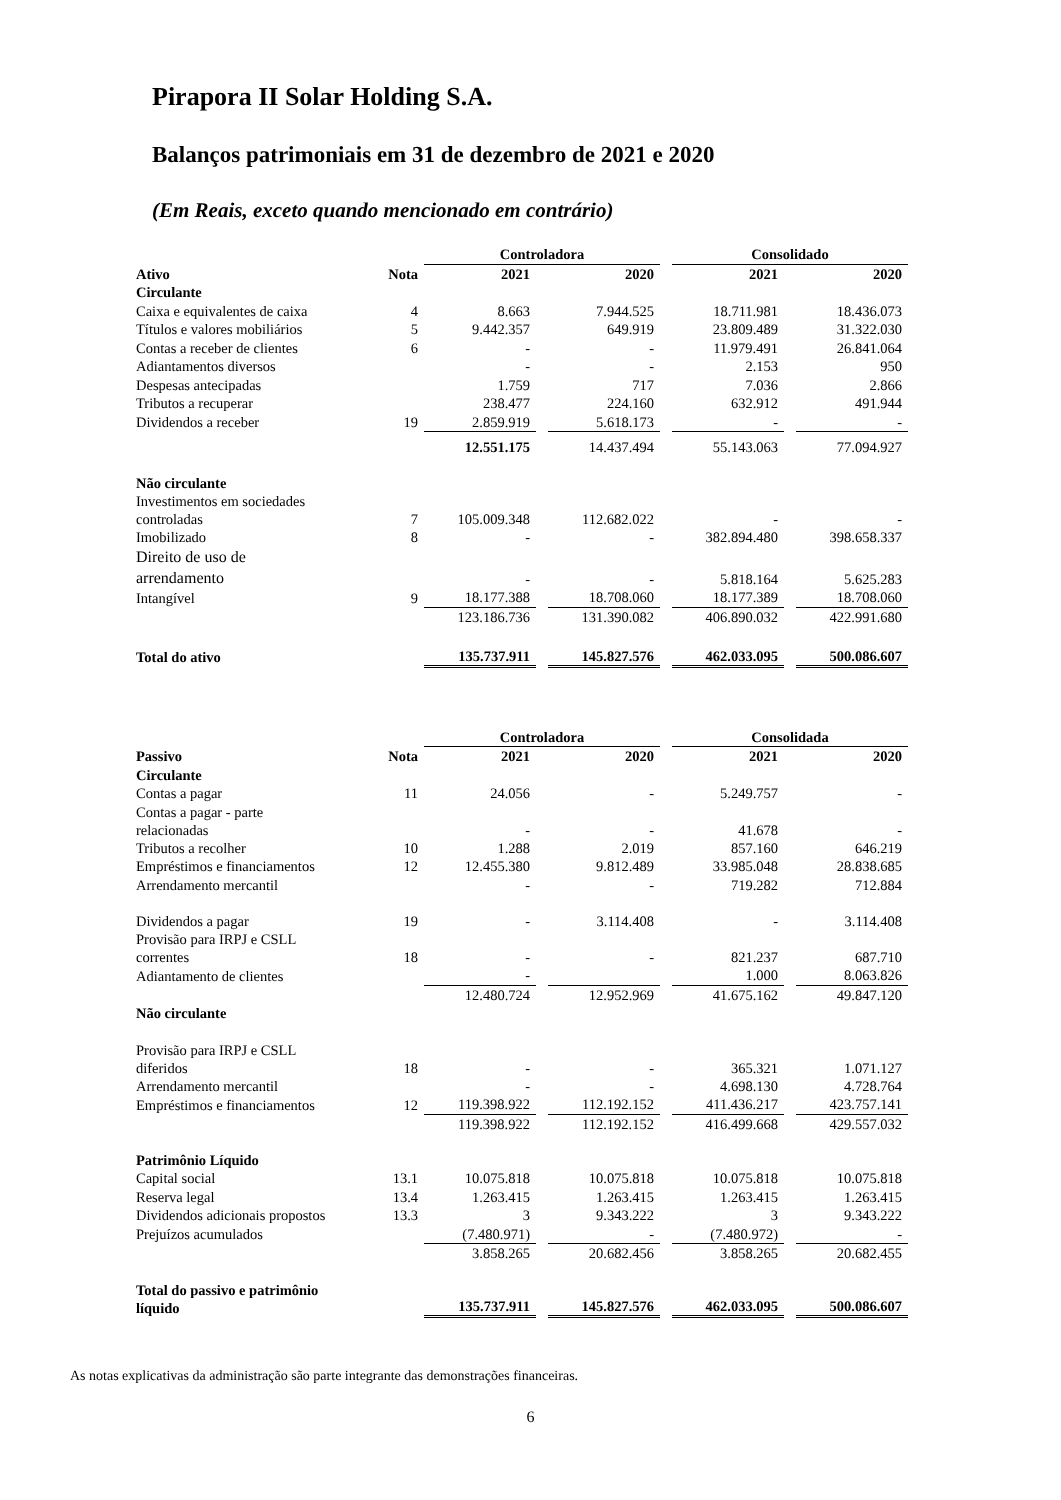Pirapora II Solar Holding S.A.
Balanços patrimoniais em 31 de dezembro de 2021 e 2020
(Em Reais, exceto quando mencionado em contrário)
| | | Controladora | | | | Consolidado | | |
| --- | --- | --- | --- | --- | --- | --- | --- | --- |
| Ativo | Nota | 2021 | | 2020 | | 2021 | | 2020 |
| Circulante | | | | | | | | |
| Caixa e equivalentes de caixa | 4 | 8.663 | | 7.944.525 | | 18.711.981 | | 18.436.073 |
| Títulos e valores mobiliários | 5 | 9.442.357 | | 649.919 | | 23.809.489 | | 31.322.030 |
| Contas a receber de clientes | 6 | - | | - | | 11.979.491 | | 26.841.064 |
| Adiantamentos diversos | | - | | - | | 2.153 | | 950 |
| Despesas antecipadas | | 1.759 | | 717 | | 7.036 | | 2.866 |
| Tributos a recuperar | | 238.477 | | 224.160 | | 632.912 | | 491.944 |
| Dividendos a receber | 19 | 2.859.919 | | 5.618.173 | | - | | - |
| | | 12.551.175 | | 14.437.494 | | 55.143.063 | | 77.094.927 |
| Não circulante | | | | | | | | |
| Investimentos em sociedades controladas | 7 | 105.009.348 | | 112.682.022 | | - | | - |
| Imobilizado | 8 | - | | - | | 382.894.480 | | 398.658.337 |
| Direito de uso de arrendamento | | - | | - | | 5.818.164 | | 5.625.283 |
| Intangível | 9 | 18.177.388 | | 18.708.060 | | 18.177.389 | | 18.708.060 |
| | | 123.186.736 | | 131.390.082 | | 406.890.032 | | 422.991.680 |
| Total do ativo | | 135.737.911 | | 145.827.576 | | 462.033.095 | | 500.086.607 |
| | | Controladora | | | | Consolidada | | |
| --- | --- | --- | --- | --- | --- | --- | --- | --- |
| Passivo | Nota | 2021 | | 2020 | | 2021 | | 2020 |
| Circulante | | | | | | | | |
| Contas a pagar | 11 | 24.056 | | - | | 5.249.757 | | - |
| Contas a pagar - parte relacionadas | | - | | - | | 41.678 | | - |
| Tributos a recolher | 10 | 1.288 | | 2.019 | | 857.160 | | 646.219 |
| Empréstimos e financiamentos | 12 | 12.455.380 | | 9.812.489 | | 33.985.048 | | 28.838.685 |
| Arrendamento mercantil | | - | | - | | 719.282 | | 712.884 |
| Dividendos a pagar | 19 | - | | 3.114.408 | | - | | 3.114.408 |
| Provisão para IRPJ e CSLL correntes | 18 | - | | - | | 821.237 | | 687.710 |
| Adiantamento de clientes | | - | | | | 1.000 | | 8.063.826 |
| | | 12.480.724 | | 12.952.969 | | 41.675.162 | | 49.847.120 |
| Não circulante | | | | | | | | |
| Provisão para IRPJ e CSLL diferidos | 18 | - | | - | | 365.321 | | 1.071.127 |
| Arrendamento mercantil | | - | | - | | 4.698.130 | | 4.728.764 |
| Empréstimos e financiamentos | 12 | 119.398.922 | | 112.192.152 | | 411.436.217 | | 423.757.141 |
| | | 119.398.922 | | 112.192.152 | | 416.499.668 | | 429.557.032 |
| Patrimônio Líquido | | | | | | | | |
| Capital social | 13.1 | 10.075.818 | | 10.075.818 | | 10.075.818 | | 10.075.818 |
| Reserva legal | 13.4 | 1.263.415 | | 1.263.415 | | 1.263.415 | | 1.263.415 |
| Dividendos adicionais propostos | 13.3 | 3 | | 9.343.222 | | 3 | | 9.343.222 |
| Prejuízos acumulados | | (7.480.971) | | - | | (7.480.972) | | - |
| | | 3.858.265 | | 20.682.456 | | 3.858.265 | | 20.682.455 |
| Total do passivo e patrimônio líquido | | 135.737.911 | | 145.827.576 | | 462.033.095 | | 500.086.607 |
As notas explicativas da administração são parte integrante das demonstrações financeiras.
6